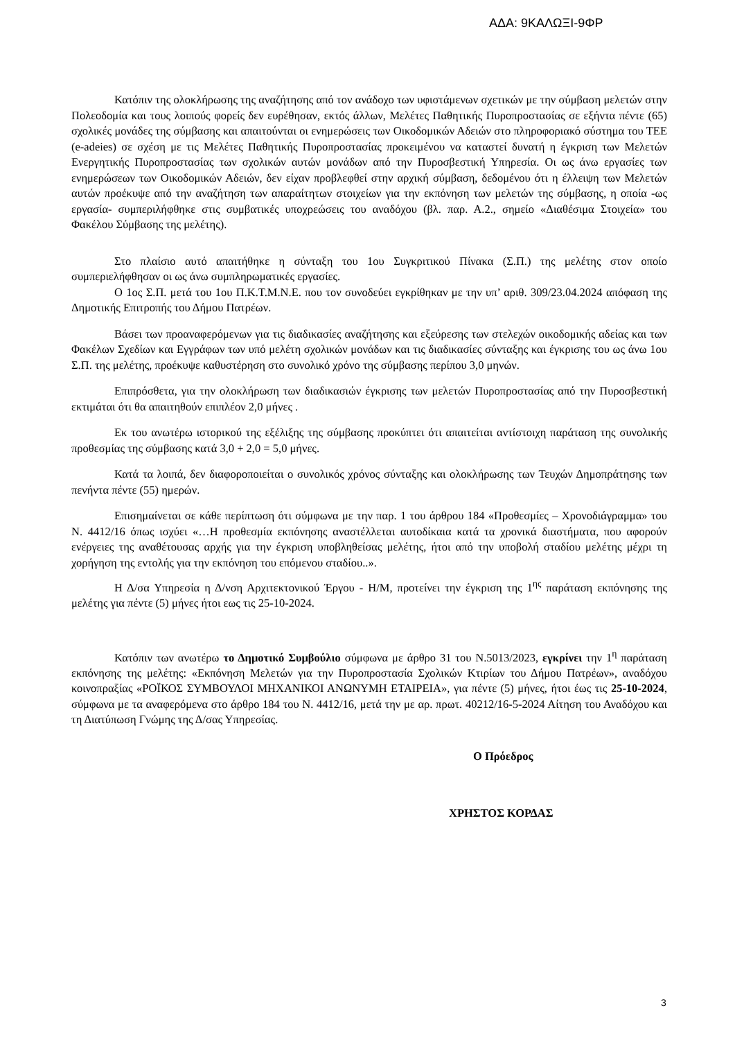ΑΔΑ: 9ΚΑΛΩΞΙ-9ΦΡ
Κατόπιν της ολοκλήρωσης της αναζήτησης από τον ανάδοχο των υφιστάμενων σχετικών με την σύμβαση μελετών στην Πολεοδομία και τους λοιπούς φορείς δεν ευρέθησαν, εκτός άλλων, Μελέτες Παθητικής Πυροπροστασίας σε εξήντα πέντε (65) σχολικές μονάδες της σύμβασης και απαιτούνται οι ενημερώσεις των Οικοδομικών Αδειών στο πληροφοριακό σύστημα του ΤΕΕ (e-adeies) σε σχέση με τις Μελέτες Παθητικής Πυροπροστασίας προκειμένου να καταστεί δυνατή η έγκριση των Μελετών Ενεργητικής Πυροπροστασίας των σχολικών αυτών μονάδων από την Πυροσβεστική Υπηρεσία. Οι ως άνω εργασίες των ενημερώσεων των Οικοδομικών Αδειών, δεν είχαν προβλεφθεί στην αρχική σύμβαση, δεδομένου ότι η έλλειψη των Μελετών αυτών προέκυψε από την αναζήτηση των απαραίτητων στοιχείων για την εκπόνηση των μελετών της σύμβασης, η οποία -ως εργασία- συμπεριλήφθηκε στις συμβατικές υποχρεώσεις του αναδόχου (βλ. παρ. Α.2., σημείο «Διαθέσιμα Στοιχεία» του Φακέλου Σύμβασης της μελέτης).
Στο πλαίσιο αυτό απαιτήθηκε η σύνταξη του 1ου Συγκριτικού Πίνακα (Σ.Π.) της μελέτης στον οποίο συμπεριελήφθησαν οι ως άνω συμπληρωματικές εργασίες.
Ο 1ος Σ.Π. μετά του 1ου Π.Κ.Τ.Μ.Ν.Ε. που τον συνοδεύει εγκρίθηκαν με την υπ’ αριθ. 309/23.04.2024 απόφαση της Δημοτικής Επιτροπής του Δήμου Πατρέων.
Βάσει των προαναφερόμενων για τις διαδικασίες αναζήτησης και εξεύρεσης των στελεχών οικοδομικής αδείας και των Φακέλων Σχεδίων και Εγγράφων των υπό μελέτη σχολικών μονάδων και τις διαδικασίες σύνταξης και έγκρισης του ως άνω 1ου Σ.Π. της μελέτης, προέκυψε καθυστέρηση στο συνολικό χρόνο της σύμβασης περίπου 3,0 μηνών.
Επιπρόσθετα, για την ολοκλήρωση των διαδικασιών έγκρισης των μελετών Πυροπροστασίας από την Πυροσβεστική εκτιμάται ότι θα απαιτηθούν επιπλέον 2,0 μήνες .
Εκ του ανωτέρω ιστορικού της εξέλιξης της σύμβασης προκύπτει ότι απαιτείται αντίστοιχη παράταση της συνολικής προθεσμίας της σύμβασης κατά 3,0 + 2,0 = 5,0 μήνες.
Κατά τα λοιπά, δεν διαφοροποιείται ο συνολικός χρόνος σύνταξης και ολοκλήρωσης των Τευχών Δημοπράτησης των πενήντα πέντε (55) ημερών.
Επισημαίνεται σε κάθε περίπτωση ότι σύμφωνα με την παρ. 1 του άρθρου 184 «Προθεσμίες – Χρονοδιάγραμμα» του Ν. 4412/16 όπως ισχύει «…Η προθεσμία εκπόνησης αναστέλλεται αυτοδίκαια κατά τα χρονικά διαστήματα, που αφορούν ενέργειες της αναθέτουσας αρχής για την έγκριση υποβληθείσας μελέτης, ήτοι από την υποβολή σταδίου μελέτης μέχρι τη χορήγηση της εντολής για την εκπόνηση του επόμενου σταδίου..».
Η Δ/σα Υπηρεσία η Δ/νση Αρχιτεκτονικού Έργου - Η/Μ, προτείνει την έγκριση της 1<sup>ης</sup> παράταση εκπόνησης της μελέτης για πέντε (5) μήνες ήτοι εως τις 25-10-2024.
Κατόπιν των ανωτέρω το Δημοτικό Συμβούλιο σύμφωνα με άρθρο 31 του Ν.5013/2023, εγκρίνει την 1<sup>η</sup> παράταση εκπόνησης της μελέτης: «Εκπόνηση Μελετών για την Πυροπροστασία Σχολικών Κτιρίων του Δήμου Πατρέων», αναδόχου κοινοπραξίας «ΡΟΪΚΟΣ ΣΥΜΒΟΥΛΟΙ ΜΗΧΑΝΙΚΟΙ ΑΝΩΝΥΜΗ ΕΤΑΙΡΕΙΑ», για πέντε (5) μήνες, ήτοι έως τις 25-10-2024, σύμφωνα με τα αναφερόμενα στο άρθρο 184 του Ν. 4412/16, μετά την με αρ. πρωτ. 40212/16-5-2024 Αίτηση του Αναδόχου και τη Διατύπωση Γνώμης της Δ/σας Υπηρεσίας.
Ο Πρόεδρος
ΧΡΗΣΤΟΣ ΚΟΡΔΑΣ
3